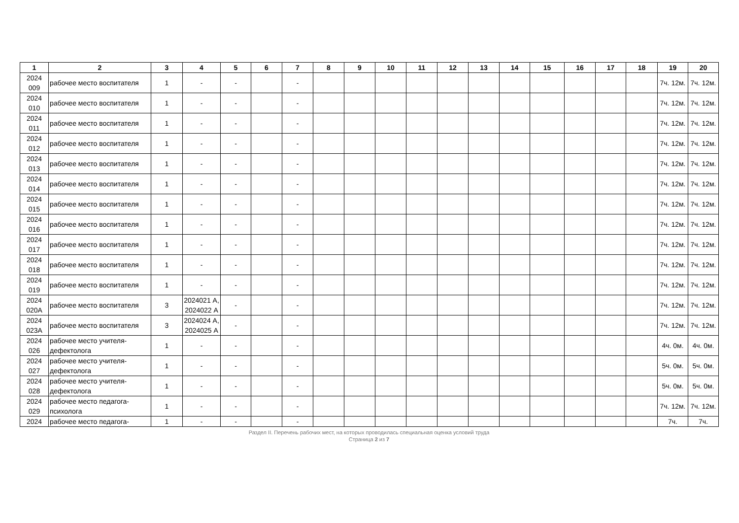| 1 | 2 | 3 | 4 | 5 | 6 | 7 | 8 | 9 | 10 | 11 | 12 | 13 | 14 | 15 | 16 | 17 | 18 | 19 | 20 |
| --- | --- | --- | --- | --- | --- | --- | --- | --- | --- | --- | --- | --- | --- | --- | --- | --- | --- | --- | --- |
| 2024 009 | рабочее место воспитателя | 1 | - | - | | - | | | | | | | | | | | | 7ч. 12м. | 7ч. 12м. |
| 2024 010 | рабочее место воспитателя | 1 | - | - | | - | | | | | | | | | | | | 7ч. 12м. | 7ч. 12м. |
| 2024 011 | рабочее место воспитателя | 1 | - | - | | - | | | | | | | | | | | | 7ч. 12м. | 7ч. 12м. |
| 2024 012 | рабочее место воспитателя | 1 | - | - | | - | | | | | | | | | | | | 7ч. 12м. | 7ч. 12м. |
| 2024 013 | рабочее место воспитателя | 1 | - | - | | - | | | | | | | | | | | | 7ч. 12м. | 7ч. 12м. |
| 2024 014 | рабочее место воспитателя | 1 | - | - | | - | | | | | | | | | | | | 7ч. 12м. | 7ч. 12м. |
| 2024 015 | рабочее место воспитателя | 1 | - | - | | - | | | | | | | | | | | | 7ч. 12м. | 7ч. 12м. |
| 2024 016 | рабочее место воспитателя | 1 | - | - | | - | | | | | | | | | | | | 7ч. 12м. | 7ч. 12м. |
| 2024 017 | рабочее место воспитателя | 1 | - | - | | - | | | | | | | | | | | | 7ч. 12м. | 7ч. 12м. |
| 2024 018 | рабочее место воспитателя | 1 | - | - | | - | | | | | | | | | | | | 7ч. 12м. | 7ч. 12м. |
| 2024 019 | рабочее место воспитателя | 1 | - | - | | - | | | | | | | | | | | | 7ч. 12м. | 7ч. 12м. |
| 2024 020А | рабочее место воспитателя | 3 | 2024021 А, 2024022 А | - | | - | | | | | | | | | | | | 7ч. 12м. | 7ч. 12м. |
| 2024 023А | рабочее место воспитателя | 3 | 2024024 А, 2024025 А | - | | - | | | | | | | | | | | | 7ч. 12м. | 7ч. 12м. |
| 2024 026 | рабочее место учителя-дефектолога | 1 | - | - | | - | | | | | | | | | | | | 4ч. 0м. | 4ч. 0м. |
| 2024 027 | рабочее место учителя-дефектолога | 1 | - | - | | - | | | | | | | | | | | | 5ч. 0м. | 5ч. 0м. |
| 2024 028 | рабочее место учителя-дефектолога | 1 | - | - | | - | | | | | | | | | | | | 5ч. 0м. | 5ч. 0м. |
| 2024 029 | рабочее место педагога-психолога | 1 | - | - | | - | | | | | | | | | | | | 7ч. 12м. | 7ч. 12м. |
| 2024 | рабочее место педагога- | 1 | - | - | | - | | | | | | | | | | | | 7ч. | 7ч. |
Раздел II. Перечень рабочих мест, на которых проводилась специальная оценка условий труда
Страница 2 из 7